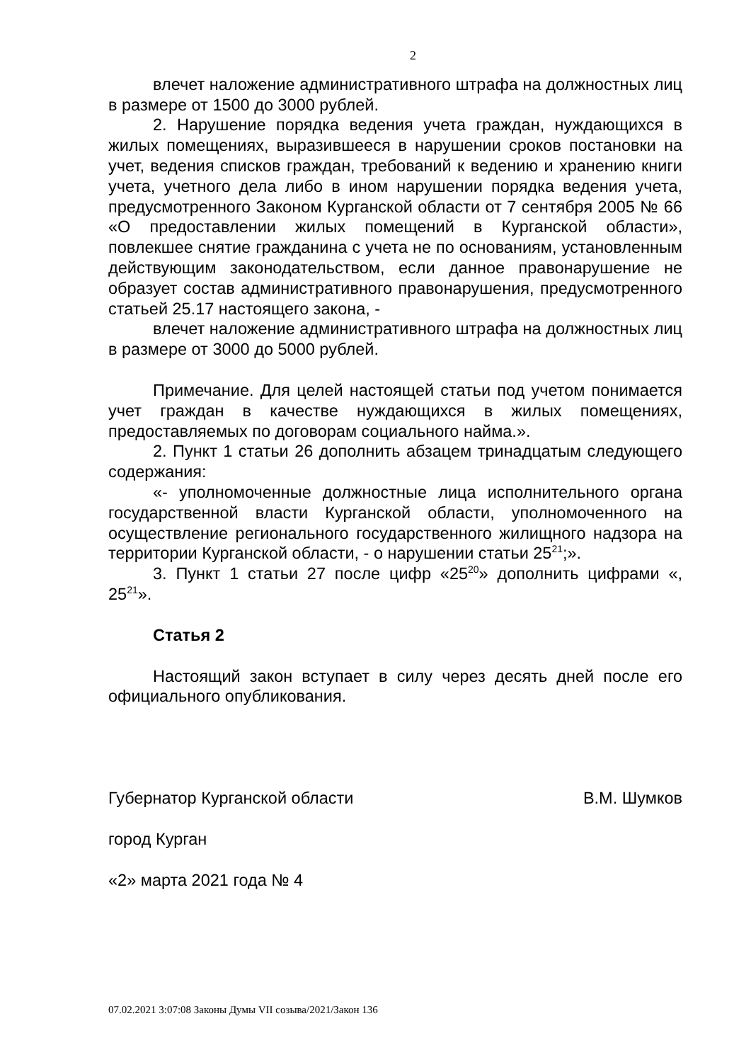2
влечет наложение административного штрафа на должностных лиц в размере от 1500 до 3000 рублей.
2. Нарушение порядка ведения учета граждан, нуждающихся в жилых помещениях, выразившееся в нарушении сроков постановки на учет, ведения списков граждан, требований к ведению и хранению книги учета, учетного дела либо в ином нарушении порядка ведения учета, предусмотренного Законом Курганской области от 7 сентября 2005 № 66 «О предоставлении жилых помещений в Курганской области», повлекшее снятие гражданина с учета не по основаниям, установленным действующим законодательством, если данное правонарушение не образует состав административного правонарушения, предусмотренного статьей 25.17 настоящего закона, -
влечет наложение административного штрафа на должностных лиц в размере от 3000 до 5000 рублей.
Примечание. Для целей настоящей статьи под учетом понимается учет граждан в качестве нуждающихся в жилых помещениях, предоставляемых по договорам социального найма.».
2. Пункт 1 статьи 26 дополнить абзацем тринадцатым следующего содержания:
«- уполномоченные должностные лица исполнительного органа государственной власти Курганской области, уполномоченного на осуществление регионального государственного жилищного надзора на территории Курганской области, - о нарушении статьи 25<sup>21</sup>;».
3. Пункт 1 статьи 27 после цифр «25<sup>20</sup>» дополнить цифрами «, 25<sup>21</sup>».
Статья 2
Настоящий закон вступает в силу через десять дней после его официального опубликования.
Губернатор Курганской области В.М. Шумков
город Курган
«2» марта 2021 года № 4
07.02.2021 3:07:08 Законы Думы VII созыва/2021/Закон 136